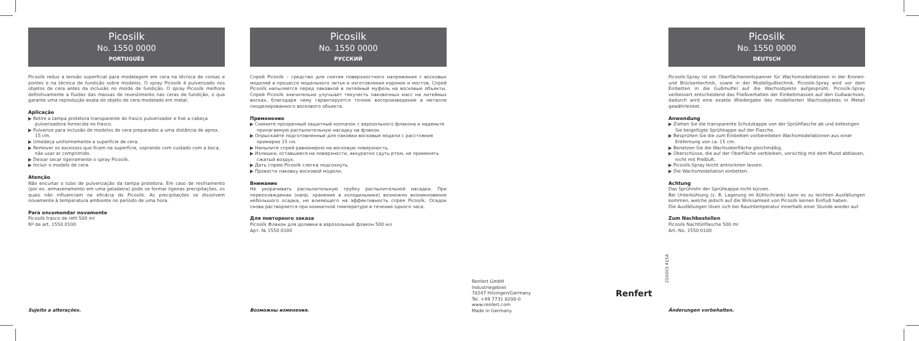Picosilk
No. 1550 0000
PORTUGUÊS
Picosilk reduz a tensão superficial para modelagem em cera na técnica de coroas e pontes e na técnica de fundição sobre modelos. O spray Picosilk é pulverizado nos objetos de cera antes da inclusão no molde de fundição. O spray Picosilk melhora definitivamente a fluidez das massas de revestimento nas ceras de fundição, o que garante uma reprodução exata do objeto de cera modelado em metal.
Aplicação
▶ Retire a tampa protetora transparente do frasco pulverizador e fixe a cabeça pulverizadora fornecida no frasco.
▶ Pulverize para inclusão de modelos de cera preparados a uma distância de aprox. 15 cm.
▶ Umedeça uniformemente a superfície de cera.
▶ Remover os excessos que ficam na superfície, soprando com cuidado com a boca, não usar ar comprimido.
▶ Deixar secar ligeiramente o spray Picosilk.
▶ Incluir o modelo de cera.
Atenção
Não encurtar o tubo de pulverização da tampa protetora. Em caso de resfriamento (por ex. armazenamento em uma geladeira) pode se formar ligeiras precipitações, os quais não influenciam na eficácia do Picosilk. As precipitações se dissolvem novamente à temperatura ambiente no período de uma hora.
Para encomendar novamente
Picosilk frasco de refil 500 ml
Nº de art. 1550 0100
Sujeito a alterações.
Picosilk
No. 1550 0000
РУССКИЙ
Спрей Picosilk – средство для снятия поверхностного напряжения с восковых моделей в процессе модельного литья и изготовления коронок и мостов. Спрей Picosilk напыляется перед паковкой в литейный муфель на восковые объекты. Спрей Picosilk значительно улучшает текучесть паковочных масс на литейных восках, благодаря чему гарантируется точное воспроизведение в металле смоделированного воскового объекта.
Применение
▶ Снимите прозрачный защитный колпачок с аэрозольного флакона и наденьте прилагаемую распылительную насадку на флакон.
▶ Опрыскайте подготовленные для паковки восковые модели с расстояния примерно 15 см.
▶ Напылите спрей равномерно на восковую поверхность.
▶ Излишки, оставшиеся на поверхности, аккуратно сдуть ртом, не применять сжатый воздух.
▶ Дать спрею Picosilk слегка подсохнуть.
▶ Провести паковку восковой модели.
Внимание
Не укорачивать распылительную трубку распылительной насадки. При переохлаждении (напр. хранение в холодильнике) возможно возникновение небольшого осадка, не влияющего на эффективность спрея Picosilk. Осадок снова растворяется при комнатной температуре в течение одного часа.
Для повторного заказа
Picosilk Флакон для доливки в аэрозольный флакон 500 мл
Арт. № 1550 0100
Возможны изменения.
Renfert GmbH
Industriegebiet
78247 Hilzingen/Germany
Tel. +49 7731 8208-0
www.renfert.com
Made in Germany
216003 415A
Renfert
Picosilk
No. 1550 0000
DEUTSCH
Picosilk-Spray ist ein Oberflächenentspanner für Wachsmodellationen in der Kronen- und Brückentechnik, sowie in der Modellgußtechnik. Picosilk-Spray wird vor dem Einbetten in die Gußmuffel auf die Wachsobjekte aufgesprüht. Picosilk-Spray verbessert entscheidend das Fließverhalten der Einbettmassen auf den Gußwachsen, dadurch wird eine exakte Wiedergabe des modellierten Wachsobjektes in Metall gewährleistet.
Anwendung
▶ Ziehen Sie die transparente Schutzkappe von der Sprühflasche ab und befestigen Sie beigefügte Sprühkappe auf der Flasche.
▶ Besprühen Sie die zum Einbetten vorbereiteten Wachsmodellationen aus einer Entfernung von ca. 15 cm.
▶ Benetzen Sie die Wachsoberfläche gleichmäßig.
▶ Überschüsse, die auf der Oberfläche verbleiben, vorsichtig mit dem Mund abblasen, nicht mit Preßluft.
▶ Picosilk-Spray leicht antrocknen lassen.
▶ Die Wachsmodellation einbetten.
Achtung
Das Sprührohr der Sprühkappe nicht kürzen.
Bei Unterkühlung (z. B. Lagerung im Kühlschrank) kann es zu leichten Ausfällungen kommen, welche jedoch auf die Wirksamkeit von Picosilk keinen Einfluß haben.
Die Ausfällungen lösen sich bei Raumtemperatur innerhalb einer Stunde wieder auf.
Zum Nachbestellen
Picosilk Nachfüllflasche 500 ml
Art.-No. 1550 0100
Änderungen vorbehalten.